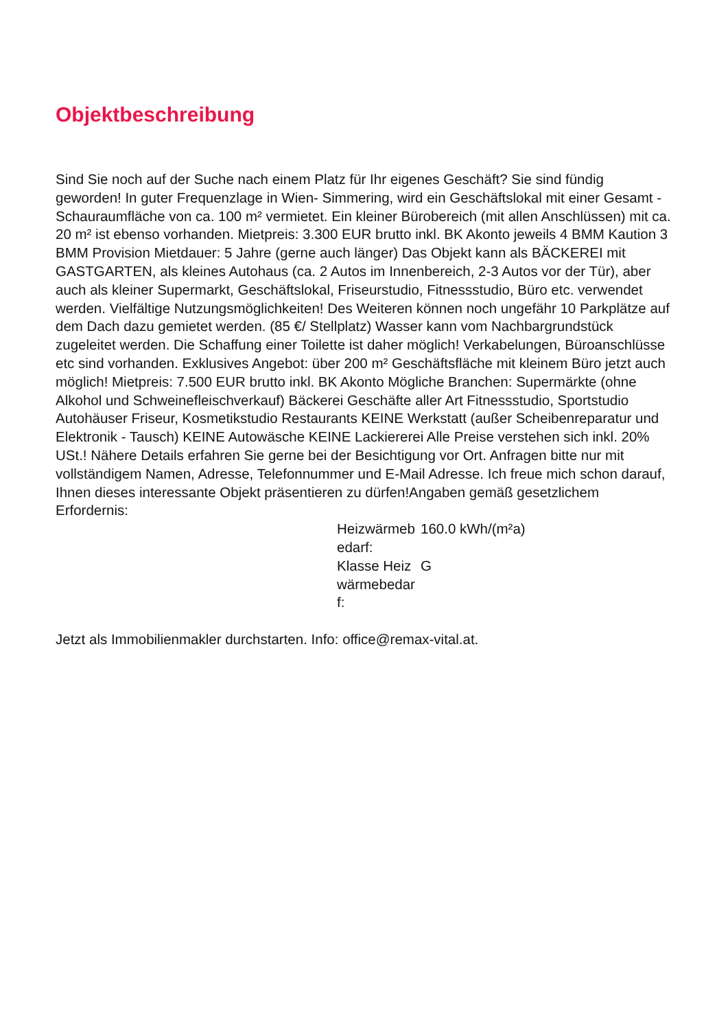Objektbeschreibung
Sind Sie noch auf der Suche nach einem Platz für Ihr eigenes Geschäft? Sie sind fündig geworden! In guter Frequenzlage in Wien- Simmering, wird ein Geschäftslokal mit einer Gesamt - Schauraumfläche von ca. 100 m² vermietet. Ein kleiner Bürobereich (mit allen Anschlüssen) mit ca. 20 m² ist ebenso vorhanden. Mietpreis: 3.300 EUR brutto inkl. BK Akonto jeweils 4 BMM Kaution 3 BMM Provision Mietdauer: 5 Jahre (gerne auch länger) Das Objekt kann als BÄCKEREI mit GASTGARTEN, als kleines Autohaus (ca. 2 Autos im Innenbereich, 2-3 Autos vor der Tür), aber auch als kleiner Supermarkt, Geschäftslokal, Friseurstudio, Fitnessstudio, Büro etc. verwendet werden. Vielfältige Nutzungsmöglichkeiten! Des Weiteren können noch ungefähr 10 Parkplätze auf dem Dach dazu gemietet werden. (85 €/ Stellplatz) Wasser kann vom Nachbargrundstück zugeleitet werden. Die Schaffung einer Toilette ist daher möglich! Verkabelungen, Büroanschlüsse etc sind vorhanden. Exklusives Angebot: über 200 m² Geschäftsfläche mit kleinem Büro jetzt auch möglich! Mietpreis: 7.500 EUR brutto inkl. BK Akonto Mögliche Branchen: Supermärkte (ohne Alkohol und Schweinefleischverkauf) Bäckerei Geschäfte aller Art Fitnessstudio, Sportstudio Autohäuser Friseur, Kosmetikstudio Restaurants KEINE Werkstatt (außer Scheibenreparatur und Elektronik - Tausch) KEINE Autowäsche KEINE Lackiererei Alle Preise verstehen sich inkl. 20% USt.! Nähere Details erfahren Sie gerne bei der Besichtigung vor Ort. Anfragen bitte nur mit vollständigem Namen, Adresse, Telefonnummer und E-Mail Adresse. Ich freue mich schon darauf, Ihnen dieses interessante Objekt präsentieren zu dürfen!Angaben gemäß gesetzlichem Erfordernis:
| Heizwärmeb edarf: | 160.0 kWh/(m²a) |
| Klasse Heiz wärmebedar f: | G |
Jetzt als Immobilienmakler durchstarten. Info: office@remax-vital.at.